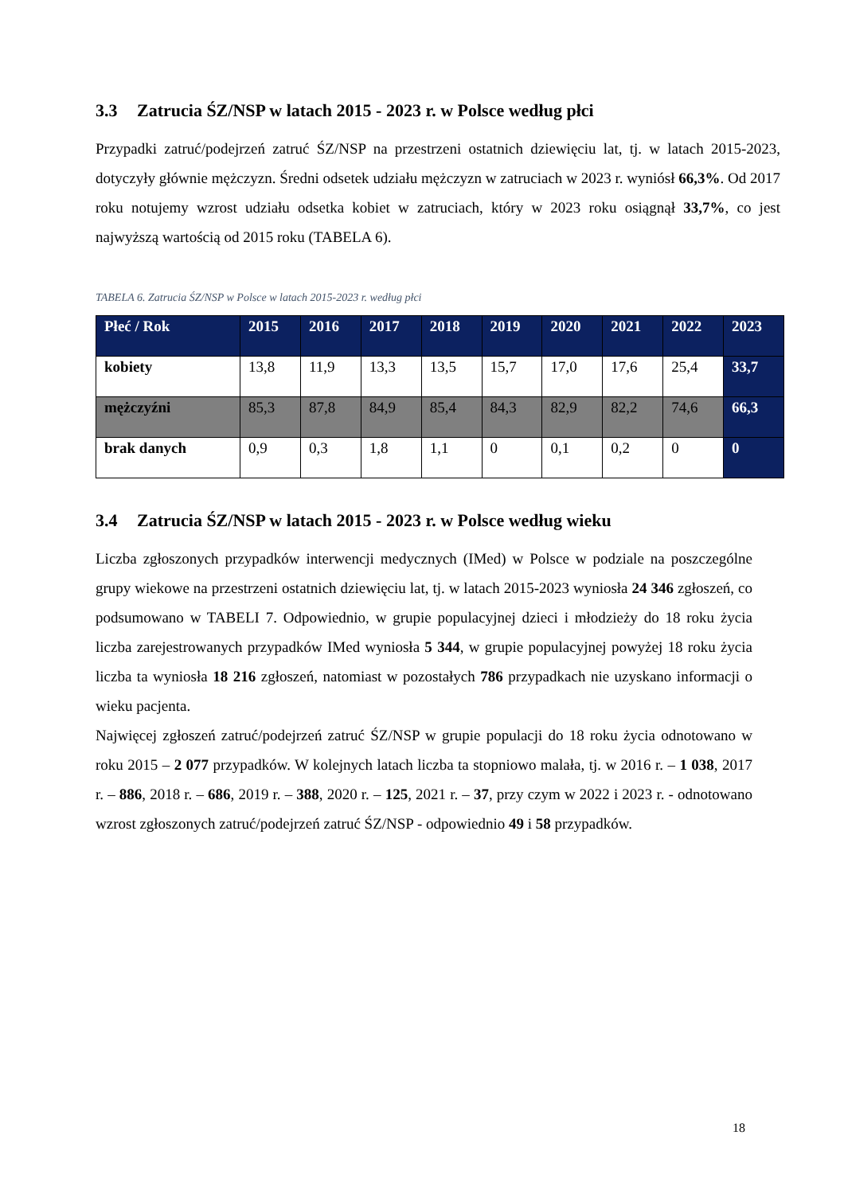3.3 Zatrucia ŚZ/NSP w latach 2015 - 2023 r. w Polsce według płci
Przypadki zatruć/podejrzeń zatruć ŚZ/NSP na przestrzeni ostatnich dziewięciu lat, tj. w latach 2015-2023, dotyczyły głównie mężczyzn. Średni odsetek udziału mężczyzn w zatruciach w 2023 r. wyniósł 66,3%. Od 2017 roku notujemy wzrost udziału odsetka kobiet w zatruciach, który w 2023 roku osiągnął 33,7%, co jest najwyższą wartością od 2015 roku (TABELA 6).
TABELA 6. Zatrucia ŚZ/NSP w Polsce w latach 2015-2023 r. według płci
| Płeć / Rok | 2015 | 2016 | 2017 | 2018 | 2019 | 2020 | 2021 | 2022 | 2023 |
| --- | --- | --- | --- | --- | --- | --- | --- | --- | --- |
| kobiety | 13,8 | 11,9 | 13,3 | 13,5 | 15,7 | 17,0 | 17,6 | 25,4 | 33,7 |
| mężczyźni | 85,3 | 87,8 | 84,9 | 85,4 | 84,3 | 82,9 | 82,2 | 74,6 | 66,3 |
| brak danych | 0,9 | 0,3 | 1,8 | 1,1 | 0 | 0,1 | 0,2 | 0 | 0 |
3.4 Zatrucia ŚZ/NSP w latach 2015 - 2023 r. w Polsce według wieku
Liczba zgłoszonych przypadków interwencji medycznych (IMed) w Polsce w podziale na poszczególne grupy wiekowe na przestrzeni ostatnich dziewięciu lat, tj. w latach 2015-2023 wyniosła 24 346 zgłoszeń, co podsumowano w TABELI 7. Odpowiednio, w grupie populacyjnej dzieci i młodzieży do 18 roku życia liczba zarejestrowanych przypadków IMed wyniosła 5 344, w grupie populacyjnej powyżej 18 roku życia liczba ta wyniosła 18 216 zgłoszeń, natomiast w pozostałych 786 przypadkach nie uzyskano informacji o wieku pacjenta.
Najwięcej zgłoszeń zatruć/podejrzeń zatruć ŚZ/NSP w grupie populacji do 18 roku życia odnotowano w roku 2015 – 2 077 przypadków. W kolejnych latach liczba ta stopniowo malała, tj. w 2016 r. – 1 038, 2017 r. – 886, 2018 r. – 686, 2019 r. – 388, 2020 r. – 125, 2021 r. – 37, przy czym w 2022 i 2023 r. - odnotowano wzrost zgłoszonych zatruć/podejrzeń zatruć ŚZ/NSP - odpowiednio 49 i 58 przypadków.
18